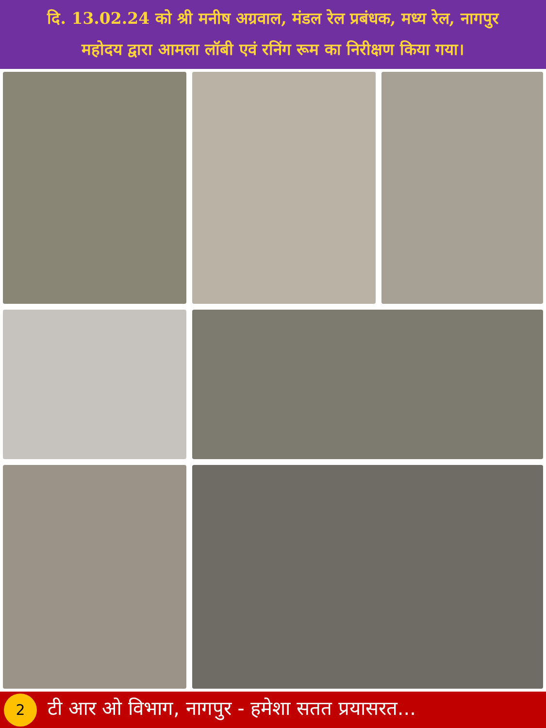दि. 13.02.24 को श्री मनीष अग्रवाल, मंडल रेल प्रबंधक, मध्य रेल, नागपुर
महोदय द्वारा आमला लॉबी एवं रनिंग रूम का निरीक्षण किया गया।
2
टी आर ओ विभाग, नागपुर - हमेशा सतत प्रयासरत...